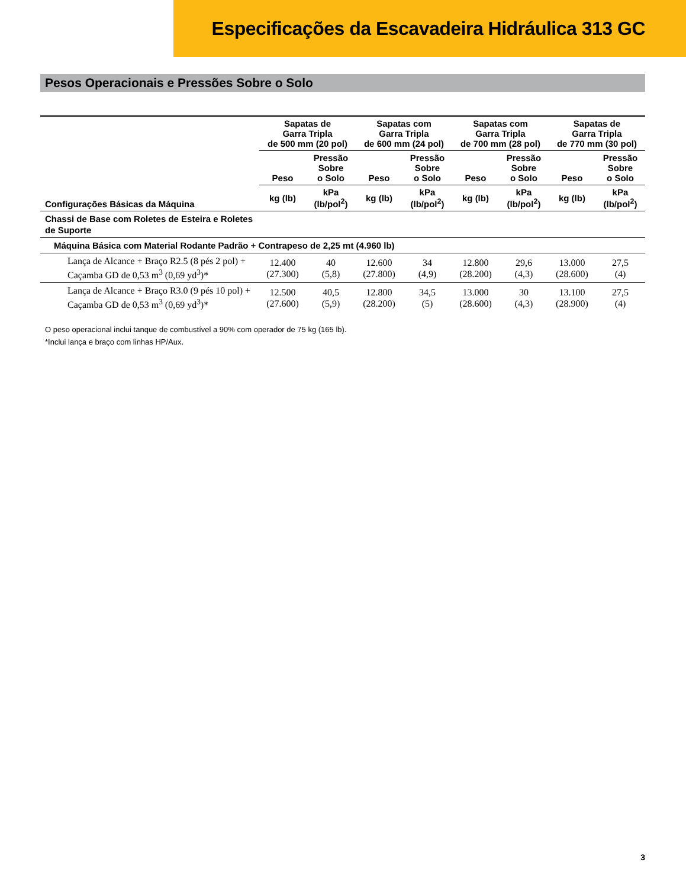Especificações da Escavadeira Hidráulica 313 GC
Pesos Operacionais e Pressões Sobre o Solo
| Configurações Básicas da Máquina | Sapatas de Garra Tripla de 500 mm (20 pol) | | Sapatas com Garra Tripla de 600 mm (24 pol) | | Sapatas com Garra Tripla de 700 mm (28 pol) | | Sapatas de Garra Tripla de 770 mm (30 pol) | |
| --- | --- | --- | --- | --- | --- | --- | --- | --- |
| | Peso | Pressão Sobre o Solo | Peso | Pressão Sobre o Solo | Peso | Pressão Sobre o Solo | Peso | Pressão Sobre o Solo |
| | kg (lb) | kPa (lb/pol<sup>2</sup>) | kg (lb) | kPa (lb/pol<sup>2</sup>) | kg (lb) | kPa (lb/pol<sup>2</sup>) | kg (lb) | kPa (lb/pol<sup>2</sup>) |
| Chassi de Base com Roletes de Esteira e Roletes de Suporte | | | | | | | | |
| Máquina Básica com Material Rodante Padrão + Contrapeso de 2,25 mt (4.960 lb) | | | | | | | | |
| Lança de Alcance + Braço R2.5 (8 pés 2 pol) + Caçamba GD de 0,53 m<sup>3</sup> (0,69 yd<sup>3</sup>)* | 12.400 (27.300) | 40 (5,8) | 12.600 (27.800) | 34 (4,9) | 12.800 (28.200) | 29,6 (4,3) | 13.000 (28.600) | 27,5 (4) |
| Lança de Alcance + Braço R3.0 (9 pés 10 pol) + Caçamba GD de 0,53 m<sup>3</sup> (0,69 yd<sup>3</sup>)* | 12.500 (27.600) | 40,5 (5,9) | 12.800 (28.200) | 34,5 (5) | 13.000 (28.600) | 30 (4,3) | 13.100 (28.900) | 27,5 (4) |
O peso operacional inclui tanque de combustível a 90% com operador de 75 kg (165 lb).
*Inclui lança e braço com linhas HP/Aux.
3